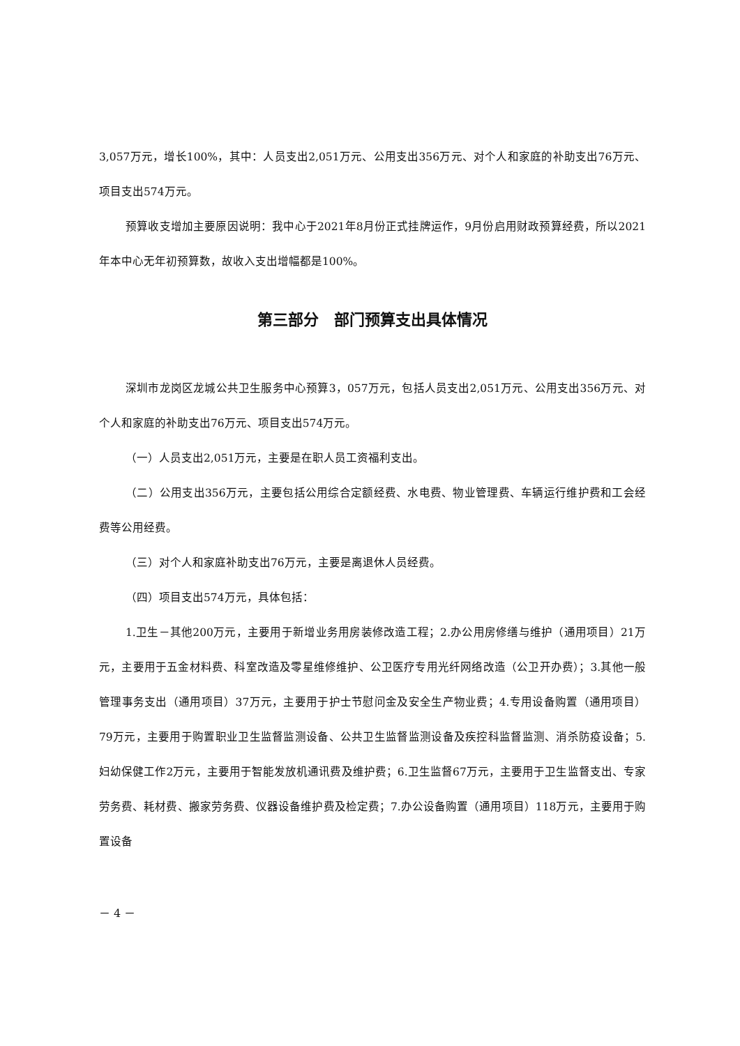3,057万元，增长100%，其中：人员支出2,051万元、公用支出356万元、对个人和家庭的补助支出76万元、项目支出574万元。
预算收支增加主要原因说明：我中心于2021年8月份正式挂牌运作，9月份启用财政预算经费，所以2021年本中心无年初预算数，故收入支出增幅都是100%。
第三部分　部门预算支出具体情况
深圳市龙岗区龙城公共卫生服务中心预算3，057万元，包括人员支出2,051万元、公用支出356万元、对个人和家庭的补助支出76万元、项目支出574万元。
（一）人员支出2,051万元，主要是在职人员工资福利支出。
（二）公用支出356万元，主要包括公用综合定额经费、水电费、物业管理费、车辆运行维护费和工会经费等公用经费。
（三）对个人和家庭补助支出76万元，主要是离退休人员经费。
（四）项目支出574万元，具体包括：
1.卫生－其他200万元，主要用于新增业务用房装修改造工程；2.办公用房修缮与维护（通用项目）21万元，主要用于五金材料费、科室改造及零星维修维护、公卫医疗专用光纤网络改造（公卫开办费）；3.其他一般管理事务支出（通用项目）37万元，主要用于护士节慰问金及安全生产物业费；4.专用设备购置（通用项目）79万元，主要用于购置职业卫生监督监测设备、公共卫生监督监测设备及疾控科监督监测、消杀防疫设备；5.妇幼保健工作2万元，主要用于智能发放机通讯费及维护费；6.卫生监督67万元，主要用于卫生监督支出、专家劳务费、耗材费、搬家劳务费、仪器设备维护费及检定费；7.办公设备购置（通用项目）118万元，主要用于购置设备
－ 4 －